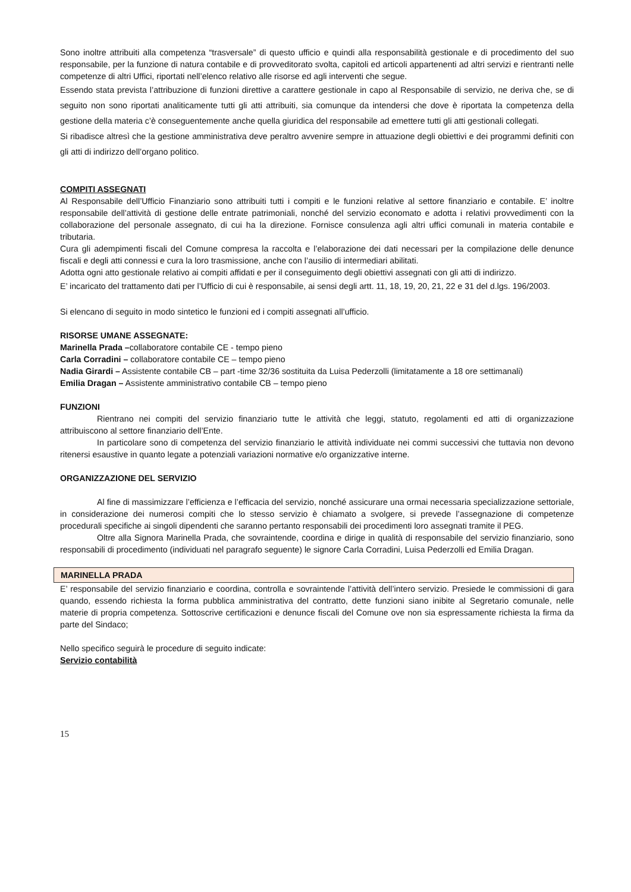Sono inoltre attribuiti alla competenza “trasversale” di questo ufficio e quindi alla responsabilità gestionale e di procedimento del suo responsabile, per la funzione di natura contabile e di provveditorato svolta, capitoli ed articoli appartenenti ad altri servizi e rientranti nelle competenze di altri Uffici, riportati nell’elenco relativo alle risorse ed agli interventi che segue.
Essendo stata prevista l’attribuzione di funzioni direttive a carattere gestionale in capo al Responsabile di servizio, ne deriva che, se di seguito non sono riportati analiticamente tutti gli atti attribuiti, sia comunque da intendersi che dove è riportata la competenza della gestione della materia c’è conseguentemente anche quella giuridica del responsabile ad emettere tutti gli atti gestionali collegati.
Si ribadisce altresì che la gestione amministrativa deve peraltro avvenire sempre in attuazione degli obiettivi e dei programmi definiti con gli atti di indirizzo dell’organo politico.
COMPITI ASSEGNATI
Al Responsabile dell’Ufficio Finanziario sono attribuiti tutti i compiti e le funzioni relative al settore finanziario e contabile. E’ inoltre responsabile dell’attività di gestione delle entrate patrimoniali, nonché del servizio economato e adotta i relativi provvedimenti con la collaborazione del personale assegnato, di cui ha la direzione. Fornisce consulenza agli altri uffici comunali in materia contabile e tributaria.
Cura gli adempimenti fiscali del Comune compresa la raccolta e l’elaborazione dei dati necessari per la compilazione delle denunce fiscali e degli atti connessi e cura la loro trasmissione, anche con l’ausilio di intermediari abilitati.
Adotta ogni atto gestionale relativo ai compiti affidati e per il conseguimento degli obiettivi assegnati con gli atti di indirizzo.
E’ incaricato del trattamento dati per l’Ufficio di cui è responsabile, ai sensi degli artt. 11, 18, 19, 20, 21, 22 e 31 del d.lgs. 196/2003.
Si elencano di seguito in modo sintetico le funzioni ed i compiti assegnati all’ufficio.
RISORSE UMANE ASSEGNATE:
Marinella Prada –collaboratore contabile CE - tempo pieno
Carla Corradini – collaboratore contabile CE – tempo pieno
Nadia Girardi – Assistente contabile CB – part -time 32/36 sostituita da Luisa Pederzolli (limitatamente a 18 ore settimanali)
Emilia Dragan – Assistente amministrativo contabile CB – tempo pieno
FUNZIONI
Rientrano nei compiti del servizio finanziario tutte le attività che leggi, statuto, regolamenti ed atti di organizzazione attribuiscono al settore finanziario dell’Ente.
In particolare sono di competenza del servizio finanziario le attività individuate nei commi successivi che tuttavia non devono ritenersi esaustive in quanto legate a potenziali variazioni normative e/o organizzative interne.
ORGANIZZAZIONE DEL SERVIZIO
Al fine di massimizzare l’efficienza e l’efficacia del servizio, nonché assicurare una ormai necessaria specializzazione settoriale, in considerazione dei numerosi compiti che lo stesso servizio è chiamato a svolgere, si prevede l’assegnazione di competenze procedurali specifiche ai singoli dipendenti che saranno pertanto responsabili dei procedimenti loro assegnati tramite il PEG.
Oltre alla Signora Marinella Prada, che sovraintende, coordina e dirige in qualità di responsabile del servizio finanziario, sono responsabili di procedimento (individuati nel paragrafo seguente) le signore Carla Corradini, Luisa Pederzolli ed Emilia Dragan.
MARINELLA PRADA
E’ responsabile del servizio finanziario e coordina, controlla e sovraintende l’attività dell’intero servizio. Presiede le commissioni di gara quando, essendo richiesta la forma pubblica amministrativa del contratto, dette funzioni siano inibite al Segretario comunale, nelle materie di propria competenza. Sottoscrive certificazioni e denunce fiscali del Comune ove non sia espressamente richiesta la firma da parte del Sindaco;
Nello specifico seguirà le procedure di seguito indicate:
Servizio contabilità
15